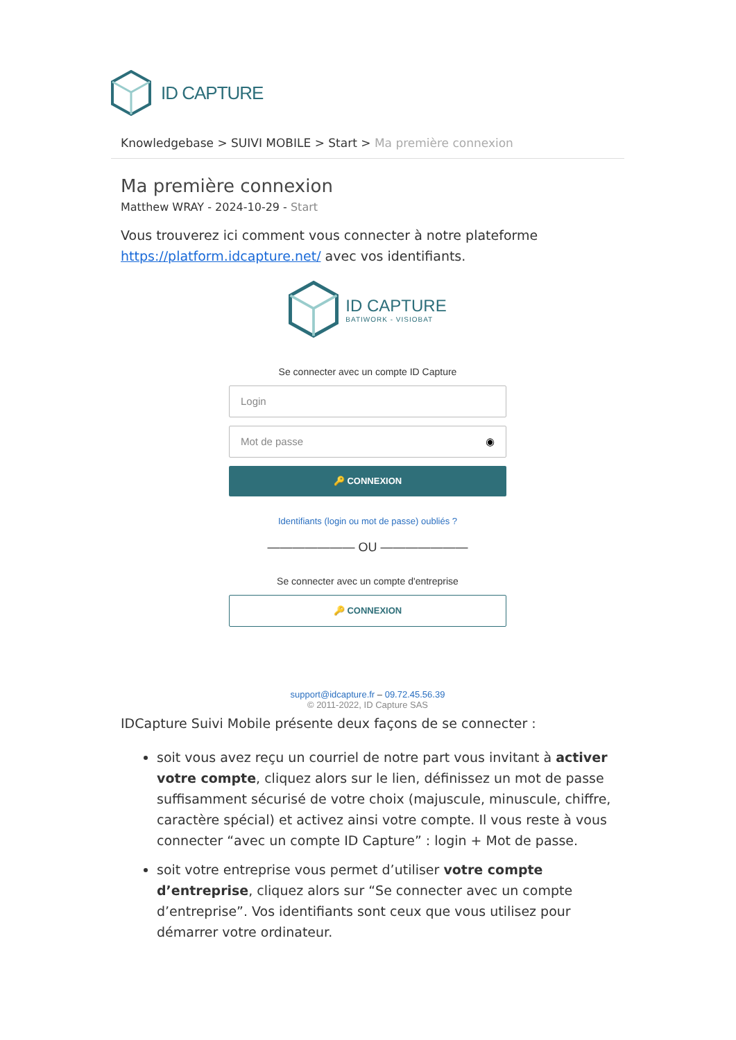ID CAPTURE
Knowledgebase > SUIVI MOBILE > Start > Ma première connexion
Ma première connexion
Matthew WRAY - 2024-10-29 - Start
Vous trouverez ici comment vous connecter à notre plateforme https://platform.idcapture.net/ avec vos identifiants.
ID CAPTURE
BATIWORK - VISIOBAT
Se connecter avec un compte ID Capture
Login
Mot de passe ◉
🔑 CONNEXION
Identifiants (login ou mot de passe) oubliés ?
——————— OU ———————
Se connecter avec un compte d'entreprise
🔑 CONNEXION
support@idcapture.fr – 09.72.45.56.39
© 2011-2022, ID Capture SAS
IDCapture Suivi Mobile présente deux façons de se connecter :
soit vous avez reçu un courriel de notre part vous invitant à activer votre compte, cliquez alors sur le lien, définissez un mot de passe suffisamment sécurisé de votre choix (majuscule, minuscule, chiffre, caractère spécial) et activez ainsi votre compte. Il vous reste à vous connecter “avec un compte ID Capture” : login + Mot de passe.
soit votre entreprise vous permet d’utiliser votre compte d’entreprise, cliquez alors sur “Se connecter avec un compte d’entreprise”. Vos identifiants sont ceux que vous utilisez pour démarrer votre ordinateur.